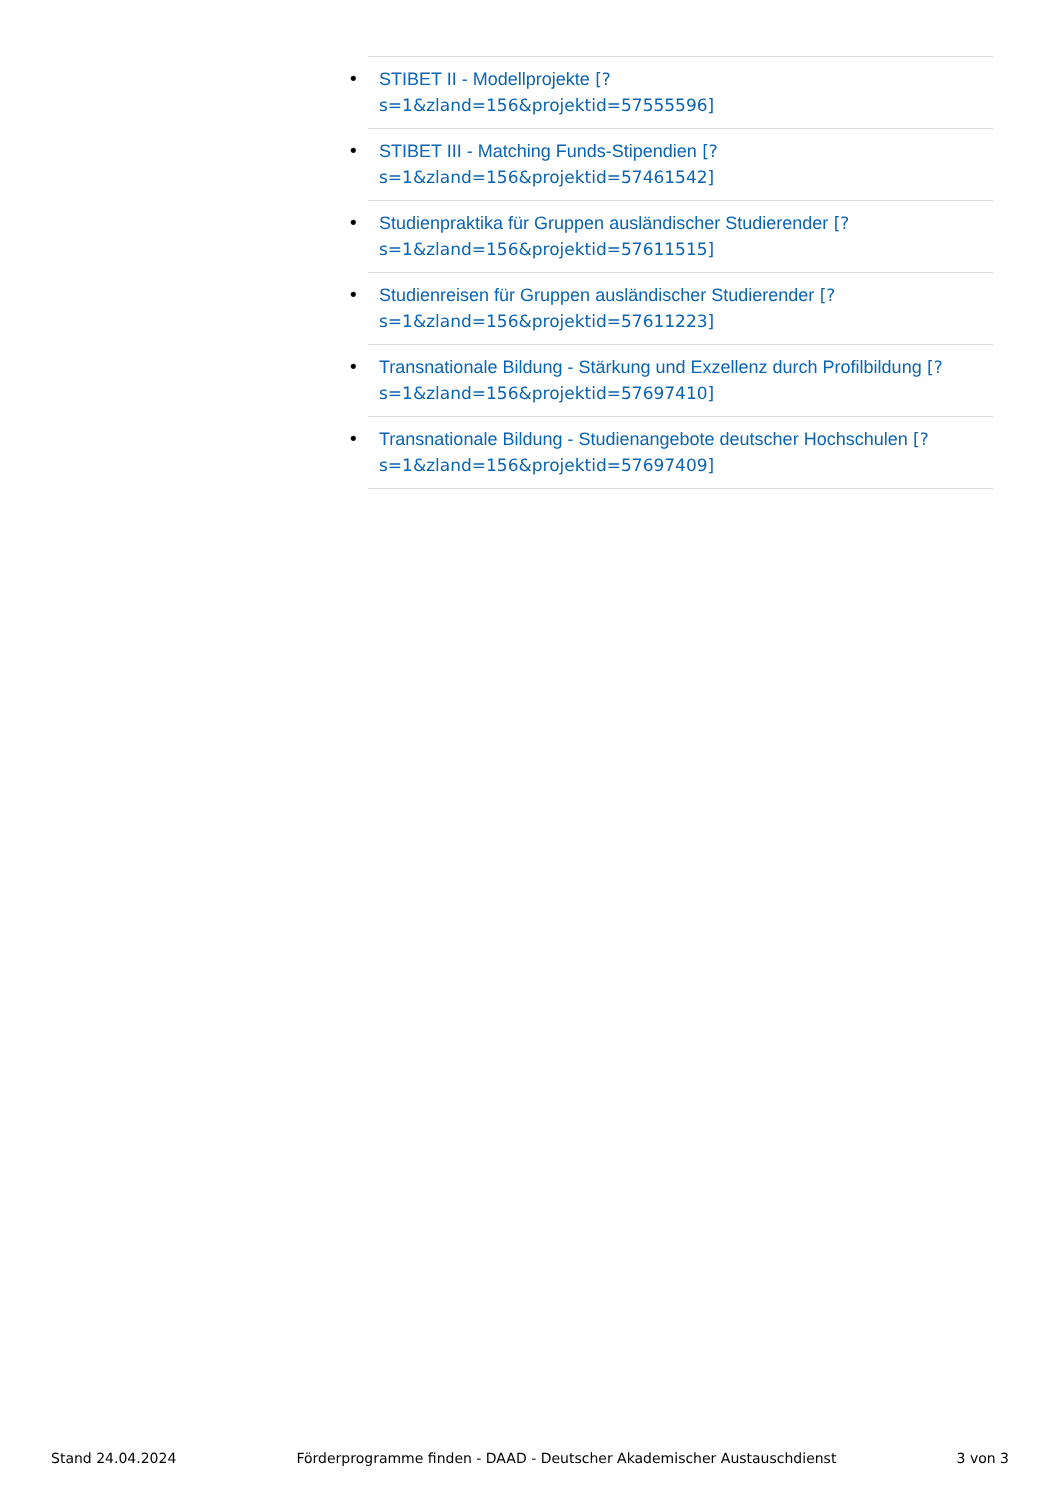• STIBET II - Modellprojekte [?
s=1&zland=156&projektid=57555596]
• STIBET III - Matching Funds-Stipendien [?
s=1&zland=156&projektid=57461542]
• Studienpraktika für Gruppen ausländischer Studierender [?
s=1&zland=156&projektid=57611515]
• Studienreisen für Gruppen ausländischer Studierender [?
s=1&zland=156&projektid=57611223]
• Transnationale Bildung - Stärkung und Exzellenz durch Profilbildung [?
s=1&zland=156&projektid=57697410]
• Transnationale Bildung - Studienangebote deutscher Hochschulen [?
s=1&zland=156&projektid=57697409]
Stand 24.04.2024 Förderprogramme finden - DAAD - Deutscher Akademischer Austauschdienst 3 von 3